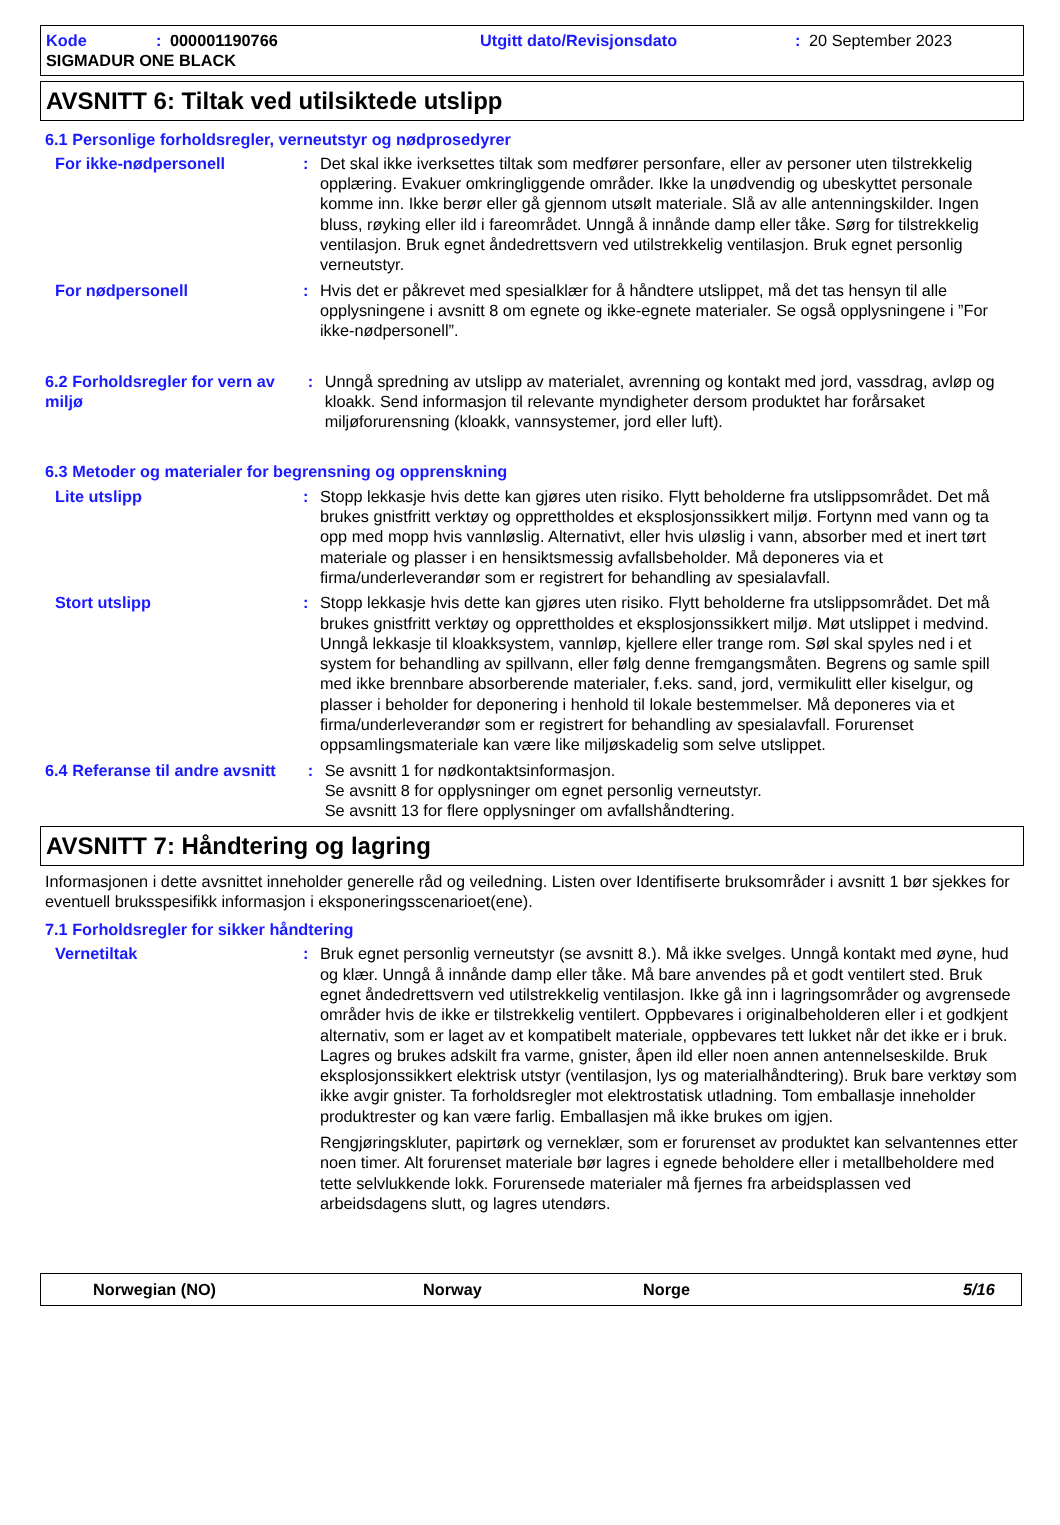Kode: 000001190766 Utgitt dato/Revisjonsdato: 20 September 2023
SIGMADUR ONE BLACK
AVSNITT 6: Tiltak ved utilsiktede utslipp
6.1 Personlige forholdsregler, verneutstyr og nødprosedyrer
For ikke-nødpersonell : Det skal ikke iverksettes tiltak som medfører personfare, eller av personer uten tilstrekkelig opplæring. Evakuer omkringliggende områder. Ikke la unødvendig og ubeskyttet personale komme inn. Ikke berør eller gå gjennom utsølt materiale. Slå av alle antenningskilder. Ingen bluss, røyking eller ild i fareområdet. Unngå å innånde damp eller tåke. Sørg for tilstrekkelig ventilasjon. Bruk egnet åndedrettsvern ved utilstrekkelig ventilasjon. Bruk egnet personlig verneutstyr.
For nødpersonell : Hvis det er påkrevet med spesialklær for å håndtere utslippet, må det tas hensyn til alle opplysningene i avsnitt 8 om egnete og ikke-egnete materialer. Se også opplysningene i ”For ikke-nødpersonell”.
6.2 Forholdsregler for vern av miljø
: Unngå spredning av utslipp av materialet, avrenning og kontakt med jord, vassdrag, avløp og kloakk. Send informasjon til relevante myndigheter dersom produktet har forårsaket miljøforurensning (kloakk, vannsystemer, jord eller luft).
6.3 Metoder og materialer for begrensning og opprenskning
Lite utslipp : Stopp lekkasje hvis dette kan gjøres uten risiko. Flytt beholderne fra utslippsområdet. Det må brukes gnistfritt verktøy og opprettholdes et eksplosjonssikkert miljø. Fortynn med vann og ta opp med mopp hvis vannløslig. Alternativt, eller hvis uløslig i vann, absorber med et inert tørt materiale og plasser i en hensiktsmessig avfallsbeholder. Må deponeres via et firma/underleverandør som er registrert for behandling av spesialavfall.
Stort utslipp : Stopp lekkasje hvis dette kan gjøres uten risiko. Flytt beholderne fra utslippsområdet. Det må brukes gnistfritt verktøy og opprettholdes et eksplosjonssikkert miljø. Møt utslippet i medvind. Unngå lekkasje til kloakksystem, vannløp, kjellere eller trange rom. Søl skal spyles ned i et system for behandling av spillvann, eller følg denne fremgangsmåten. Begrens og samle spill med ikke brennbare absorberende materialer, f.eks. sand, jord, vermikulitt eller kiselgur, og plasser i beholder for deponering i henhold til lokale bestemmelser. Må deponeres via et firma/underleverandør som er registrert for behandling av spesialavfall. Forurenset oppsamlingsmateriale kan være like miljøskadelig som selve utslippet.
6.4 Referanse til andre avsnitt
: Se avsnitt 1 for nødkontaktsinformasjon.
Se avsnitt 8 for opplysninger om egnet personlig verneutstyr.
Se avsnitt 13 for flere opplysninger om avfallshåndtering.
AVSNITT 7: Håndtering og lagring
Informasjonen i dette avsnittet inneholder generelle råd og veiledning. Listen over Identifiserte bruksområder i avsnitt 1 bør sjekkes for eventuell bruksspesifikk informasjon i eksponeringsscenarioet(ene).
7.1 Forholdsregler for sikker håndtering
Vernetiltak : Bruk egnet personlig verneutstyr (se avsnitt 8.). Må ikke svelges. Unngå kontakt med øyne, hud og klær. Unngå å innånde damp eller tåke. Må bare anvendes på et godt ventilert sted. Bruk egnet åndedrettsvern ved utilstrekkelig ventilasjon. Ikke gå inn i lagringsområder og avgrensede områder hvis de ikke er tilstrekkelig ventilert. Oppbevares i originalbeholderen eller i et godkjent alternativ, som er laget av et kompatibelt materiale, oppbevares tett lukket når det ikke er i bruk. Lagres og brukes adskilt fra varme, gnister, åpen ild eller noen annen antennelseskilde. Bruk eksplosjonssikkert elektrisk utstyr (ventilasjon, lys og materialhåndtering). Bruk bare verktøy som ikke avgir gnister. Ta forholdsregler mot elektrostatisk utladning. Tom emballasje inneholder produktrester og kan være farlig. Emballasjen må ikke brukes om igjen.
Rengjøringskluter, papirtørk og verneklær, som er forurenset av produktet kan selvantennes etter noen timer. Alt forurenset materiale bør lagres i egnede beholdere eller i metallbeholdere med tette selvlukkende lokk. Forurensede materialer må fjernes fra arbeidsplassen ved arbeidsdagens slutt, og lagres utendørs.
Norwegian (NO) Norway Norge 5/16